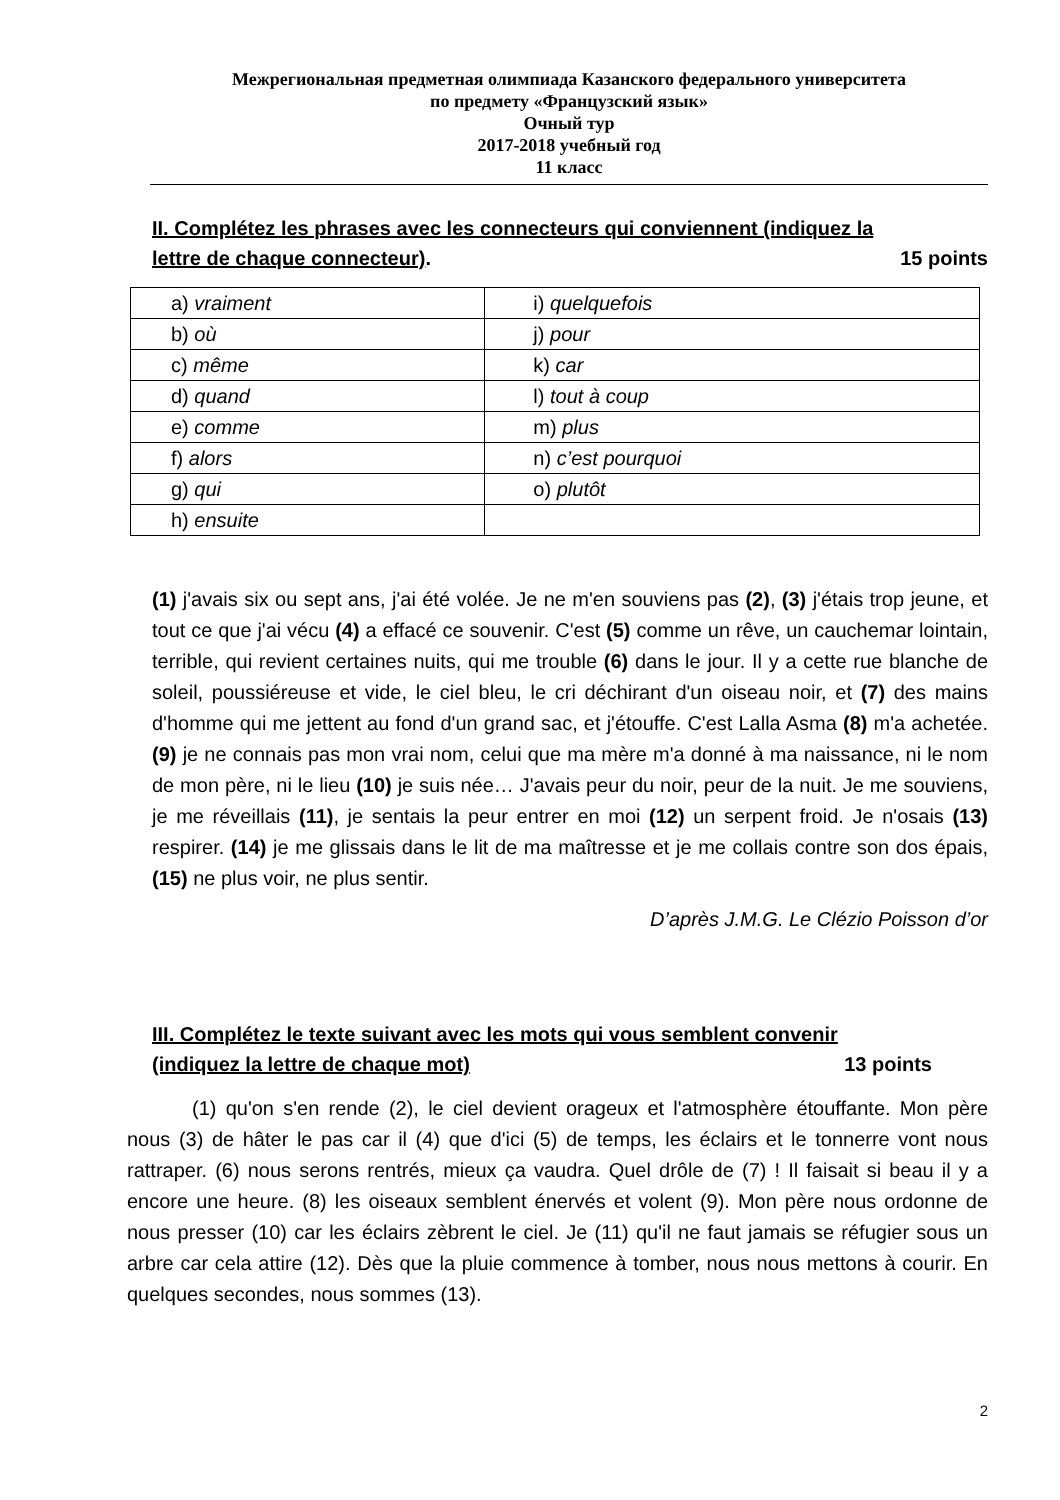Межрегиональная предметная олимпиада Казанского федерального университета
по предмету «Французский язык»
Очный тур
2017-2018 учебный год
11 класс
II. Complétez les phrases avec les connecteurs qui conviennent (indiquez la
lettre de chaque connecteur). 15 points
| a) vraiment | i) quelquefois |
| b) où | j) pour |
| c) même | k) car |
| d) quand | l) tout à coup |
| e) comme | m) plus |
| f) alors | n) c’est pourquoi |
| g) qui | o) plutôt |
| h) ensuite | |
(1) j'avais six ou sept ans, j'ai été volée. Je ne m'en souviens pas (2), (3) j'étais trop jeune, et tout ce que j'ai vécu (4) a effacé ce souvenir. C'est (5) comme un rêve, un cauchemar lointain, terrible, qui revient certaines nuits, qui me trouble (6) dans le jour. Il y a cette rue blanche de soleil, poussiéreuse et vide, le ciel bleu, le cri déchirant d'un oiseau noir, et (7) des mains d'homme qui me jettent au fond d'un grand sac, et j'étouffe. C'est Lalla Asma (8) m'a achetée. (9) je ne connais pas mon vrai nom, celui que ma mère m'a donné à ma naissance, ni le nom de mon père, ni le lieu (10) je suis née… J'avais peur du noir, peur de la nuit. Je me souviens, je me réveillais (11), je sentais la peur entrer en moi (12) un serpent froid. Je n'osais (13) respirer. (14) je me glissais dans le lit de ma maîtresse et je me collais contre son dos épais, (15) ne plus voir, ne plus sentir.
D’après J.M.G. Le Clézio Poisson d’or
III. Complétez le texte suivant avec les mots qui vous semblent convenir
(indiquez la lettre de chaque mot) 13 points
(1) qu'on s'en rende (2), le ciel devient orageux et l'atmosphère étouffante. Mon père nous (3) de hâter le pas car il (4) que d'ici (5) de temps, les éclairs et le tonnerre vont nous rattraper. (6) nous serons rentrés, mieux ça vaudra. Quel drôle de (7) ! Il faisait si beau il y a encore une heure. (8) les oiseaux semblent énervés et volent (9). Mon père nous ordonne de nous presser (10) car les éclairs zèbrent le ciel. Je (11) qu'il ne faut jamais se réfugier sous un arbre car cela attire (12). Dès que la pluie commence à tomber, nous nous mettons à courir. En quelques secondes, nous sommes (13).
2